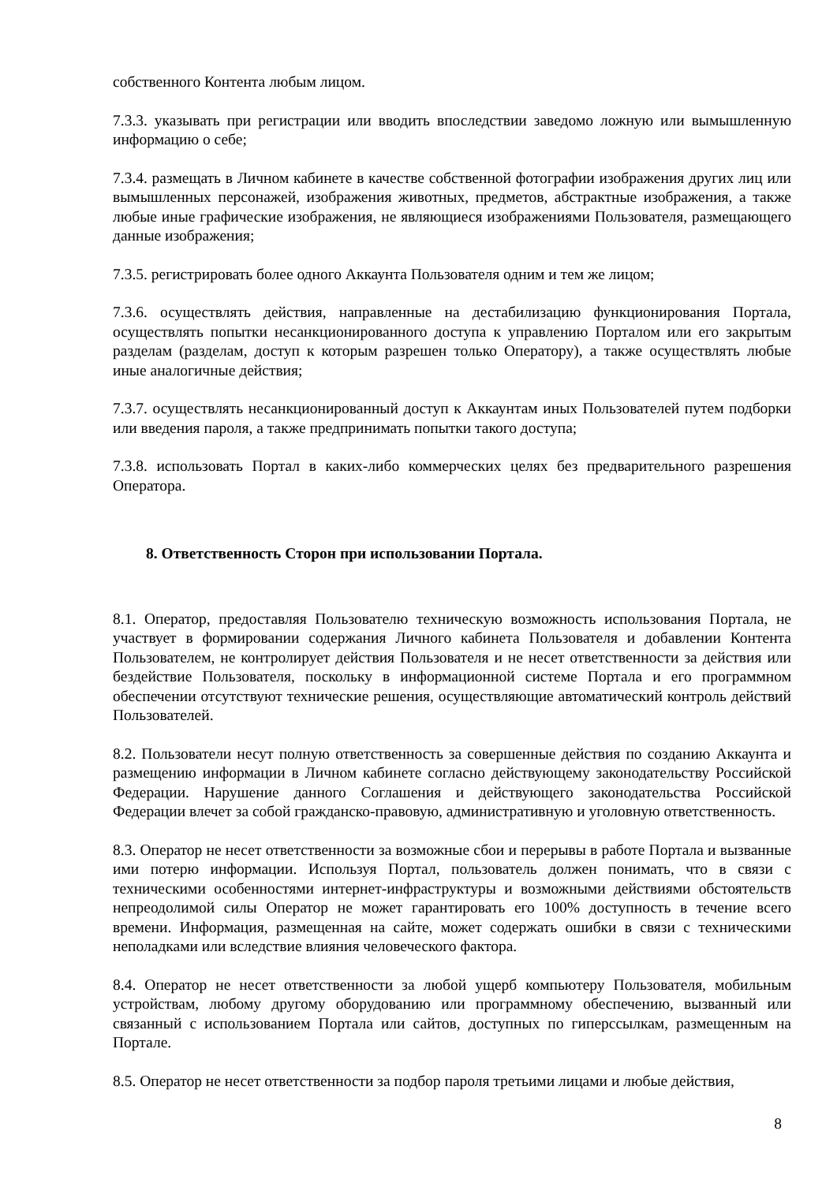собственного Контента любым лицом.
7.3.3. указывать при регистрации или вводить впоследствии заведомо ложную или вымышленную информацию о себе;
7.3.4. размещать в Личном кабинете в качестве собственной фотографии изображения других лиц или вымышленных персонажей, изображения животных, предметов, абстрактные изображения, а также любые иные графические изображения, не являющиеся изображениями Пользователя, размещающего данные изображения;
7.3.5. регистрировать более одного Аккаунта Пользователя одним и тем же лицом;
7.3.6. осуществлять действия, направленные на дестабилизацию функционирования Портала, осуществлять попытки несанкционированного доступа к управлению Порталом или его закрытым разделам (разделам, доступ к которым разрешен только Оператору), а также осуществлять любые иные аналогичные действия;
7.3.7. осуществлять несанкционированный доступ к Аккаунтам иных Пользователей путем подборки или введения пароля, а также предпринимать попытки такого доступа;
7.3.8. использовать Портал в каких-либо коммерческих целях без предварительного разрешения Оператора.
8. Ответственность Сторон при использовании Портала.
8.1. Оператор, предоставляя Пользователю техническую возможность использования Портала, не участвует в формировании содержания Личного кабинета Пользователя и добавлении Контента Пользователем, не контролирует действия Пользователя и не несет ответственности за действия или бездействие Пользователя, поскольку в информационной системе Портала и его программном обеспечении отсутствуют технические решения, осуществляющие автоматический контроль действий Пользователей.
8.2. Пользователи несут полную ответственность за совершенные действия по созданию Аккаунта и размещению информации в Личном кабинете согласно действующему законодательству Российской Федерации. Нарушение данного Соглашения и действующего законодательства Российской Федерации влечет за собой гражданско-правовую, административную и уголовную ответственность.
8.3. Оператор не несет ответственности за возможные сбои и перерывы в работе Портала и вызванные ими потерю информации. Используя Портал, пользователь должен понимать, что в связи с техническими особенностями интернет-инфраструктуры и возможными действиями обстоятельств непреодолимой силы Оператор не может гарантировать его 100% доступность в течение всего времени. Информация, размещенная на сайте, может содержать ошибки в связи с техническими неполадками или вследствие влияния человеческого фактора.
8.4. Оператор не несет ответственности за любой ущерб компьютеру Пользователя, мобильным устройствам, любому другому оборудованию или программному обеспечению, вызванный или связанный с использованием Портала или сайтов, доступных по гиперссылкам, размещенным на Портале.
8.5. Оператор не несет ответственности за подбор пароля третьими лицами и любые действия,
8